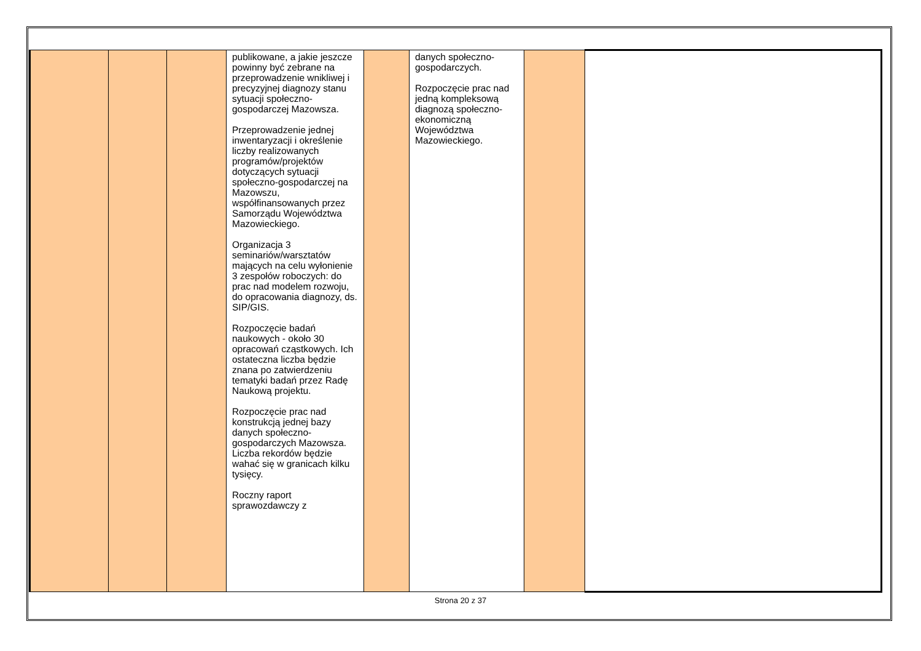| | | | publikowane, a jakie jeszcze powinny być zebrane na przeprowadzenie wnikliwej i precyzyjnej diagnozy stanu sytuacji społeczno-gospodarczej Mazowsza. Przeprowadzenie jednej inwentaryzacji i określenie liczby realizowanych programów/projektów dotyczących sytuacji społeczno-gospodarczej na Mazowszu, współfinansowanych przez Samorządu Województwa Mazowieckiego. Organizacja 3 seminariów/warsztatów mających na celu wyłonienie 3 zespołów roboczych: do prac nad modelem rozwoju, do opracowania diagnozy, ds. SIP/GIS. Rozpoczęcie badań naukowych - około 30 opracowań cząstkowych. Ich ostateczna liczba będzie znana po zatwierdzeniu tematyki badań przez Radę Naukową projektu. Rozpoczęcie prac nad konstrukcją jednej bazy danych społeczno-gospodarczych Mazowsza. Liczba rekordów będzie wahać się w granicach kilku tysięcy. Roczny raport sprawozdawczy z | | danych społeczno-gospodarczych. Rozpoczęcie prac nad jedną kompleksową diagnozą społeczno-ekonomiczną Województwa Mazowieckiego. | | |
Strona 20 z 37